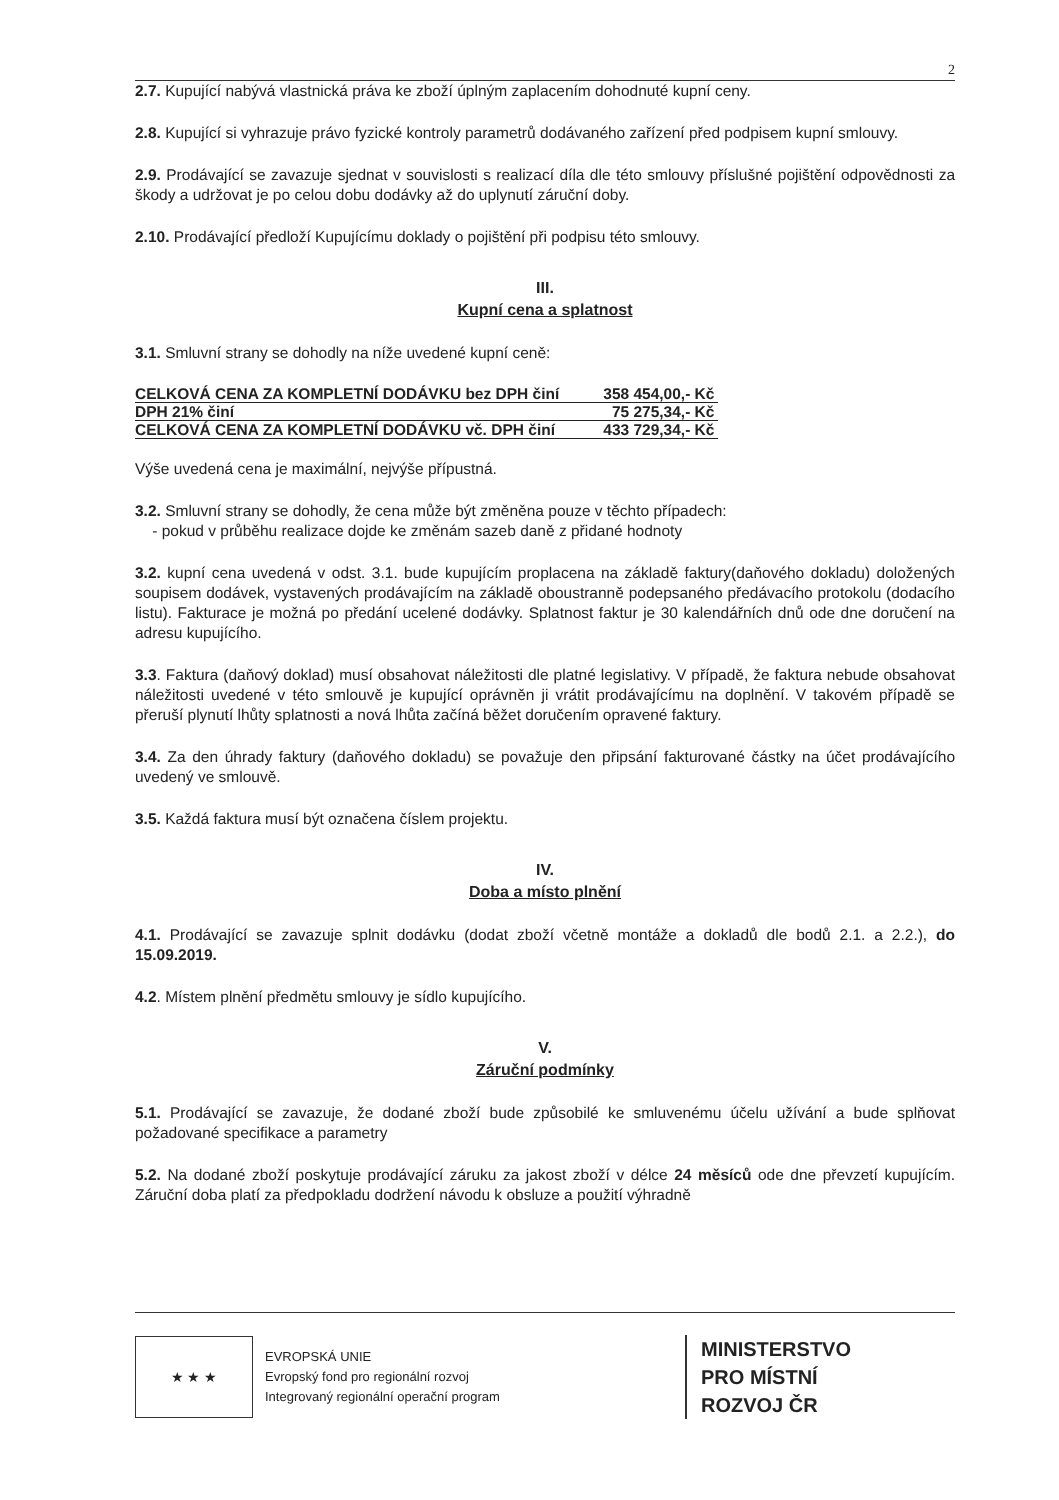2
2.7. Kupující nabývá vlastnická práva ke zboží úplným zaplacením dohodnuté kupní ceny.
2.8. Kupující si vyhrazuje právo fyzické kontroly parametrů dodávaného zařízení před podpisem kupní smlouvy.
2.9. Prodávající se zavazuje sjednat v souvislosti s realizací díla dle této smlouvy příslušné pojištění odpovědnosti za škody a udržovat je po celou dobu dodávky až do uplynutí záruční doby.
2.10. Prodávající předloží Kupujícímu doklady o pojištění při podpisu této smlouvy.
III.
Kupní cena a splatnost
3.1. Smluvní strany se dohodly na níže uvedené kupní ceně:
| CELKOVÁ CENA ZA KOMPLETNÍ DODÁVKU bez DPH činí | 358 454,00,- Kč |
| DPH 21% činí | 75 275,34,- Kč |
| CELKOVÁ CENA ZA KOMPLETNÍ DODÁVKU vč. DPH činí | 433 729,34,- Kč |
Výše uvedená cena je maximální, nejvýše přípustná.
3.2. Smluvní strany se dohodly, že cena může být změněna pouze v těchto případech:
- pokud v průběhu realizace dojde ke změnám sazeb daně z přidané hodnoty
3.2. kupní cena uvedená v odst. 3.1. bude kupujícím proplacena na základě faktury(daňového dokladu) doložených soupisem dodávek, vystavených prodávajícím na základě oboustranně podepsaného předávacího protokolu (dodacího listu). Fakturace je možná po předání ucelené dodávky. Splatnost faktur je 30 kalendářních dnů ode dne doručení na adresu kupujícího.
3.3. Faktura (daňový doklad) musí obsahovat náležitosti dle platné legislativy. V případě, že faktura nebude obsahovat náležitosti uvedené v této smlouvě je kupující oprávněn ji vrátit prodávajícímu na doplnění. V takovém případě se přeruší plynutí lhůty splatnosti a nová lhůta začíná běžet doručením opravené faktury.
3.4. Za den úhrady faktury (daňového dokladu) se považuje den připsání fakturované částky na účet prodávajícího uvedený ve smlouvě.
3.5. Každá faktura musí být označena číslem projektu.
IV.
Doba a místo plnění
4.1. Prodávající se zavazuje splnit dodávku (dodat zboží včetně montáže a dokladů dle bodů 2.1. a 2.2.), do 15.09.2019.
4.2. Místem plnění předmětu smlouvy je sídlo kupujícího.
V.
Záruční podmínky
5.1. Prodávající se zavazuje, že dodané zboží bude způsobilé ke smluvenému účelu užívání a bude splňovat požadované specifikace a parametry
5.2. Na dodané zboží poskytuje prodávající záruku za jakost zboží v délce 24 měsíců ode dne převzetí kupujícím. Záruční doba platí za předpokladu dodržení návodu k obsluze a použití výhradně
★ ★ ★
EVROPSKÁ UNIE
Evropský fond pro regionální rozvoj
Integrovaný regionální operační program
MINISTERSTVO
PRO MÍSTNÍ
ROZVOJ ČR